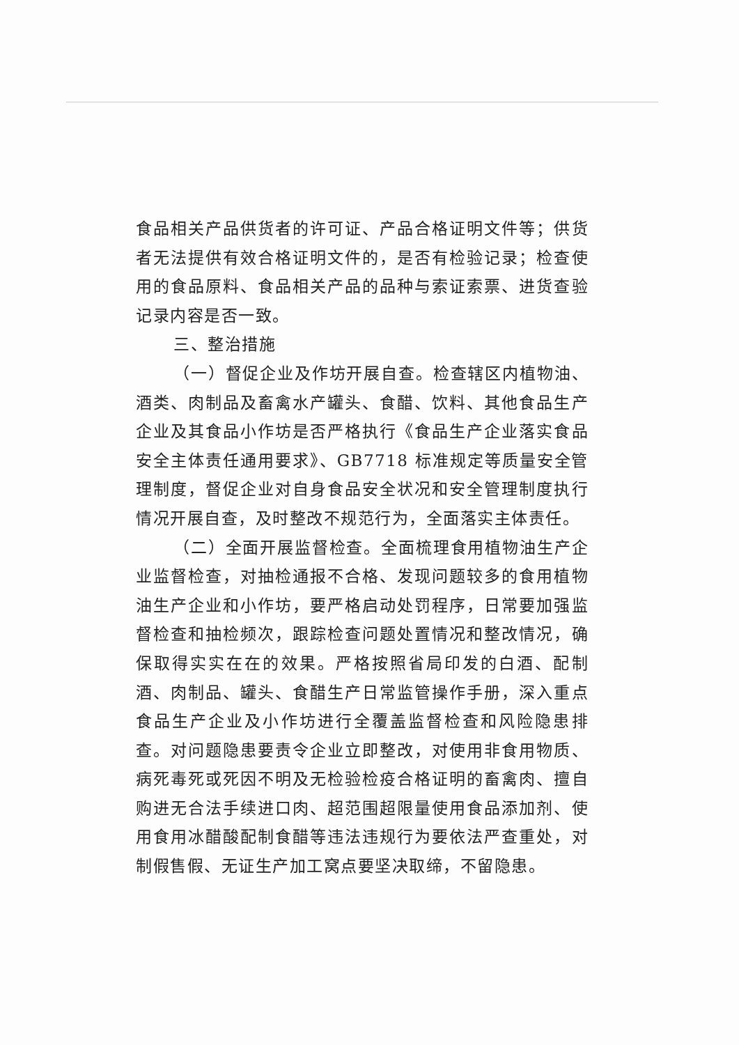食品相关产品供货者的许可证、产品合格证明文件等；供货者无法提供有效合格证明文件的，是否有检验记录；检查使用的食品原料、食品相关产品的品种与索证索票、进货查验记录内容是否一致。
三、整治措施
（一）督促企业及作坊开展自查。检查辖区内植物油、酒类、肉制品及畜禽水产罐头、食醋、饮料、其他食品生产企业及其食品小作坊是否严格执行《食品生产企业落实食品安全主体责任通用要求》、GB7718 标准规定等质量安全管理制度，督促企业对自身食品安全状况和安全管理制度执行情况开展自查，及时整改不规范行为，全面落实主体责任。
（二）全面开展监督检查。全面梳理食用植物油生产企业监督检查，对抽检通报不合格、发现问题较多的食用植物油生产企业和小作坊，要严格启动处罚程序，日常要加强监督检查和抽检频次，跟踪检查问题处置情况和整改情况，确保取得实实在在的效果。严格按照省局印发的白酒、配制酒、肉制品、罐头、食醋生产日常监管操作手册，深入重点食品生产企业及小作坊进行全覆盖监督检查和风险隐患排查。对问题隐患要责令企业立即整改，对使用非食用物质、病死毒死或死因不明及无检验检疫合格证明的畜禽肉、擅自购进无合法手续进口肉、超范围超限量使用食品添加剂、使用食用冰醋酸配制食醋等违法违规行为要依法严查重处，对制假售假、无证生产加工窝点要坚决取缔，不留隐患。